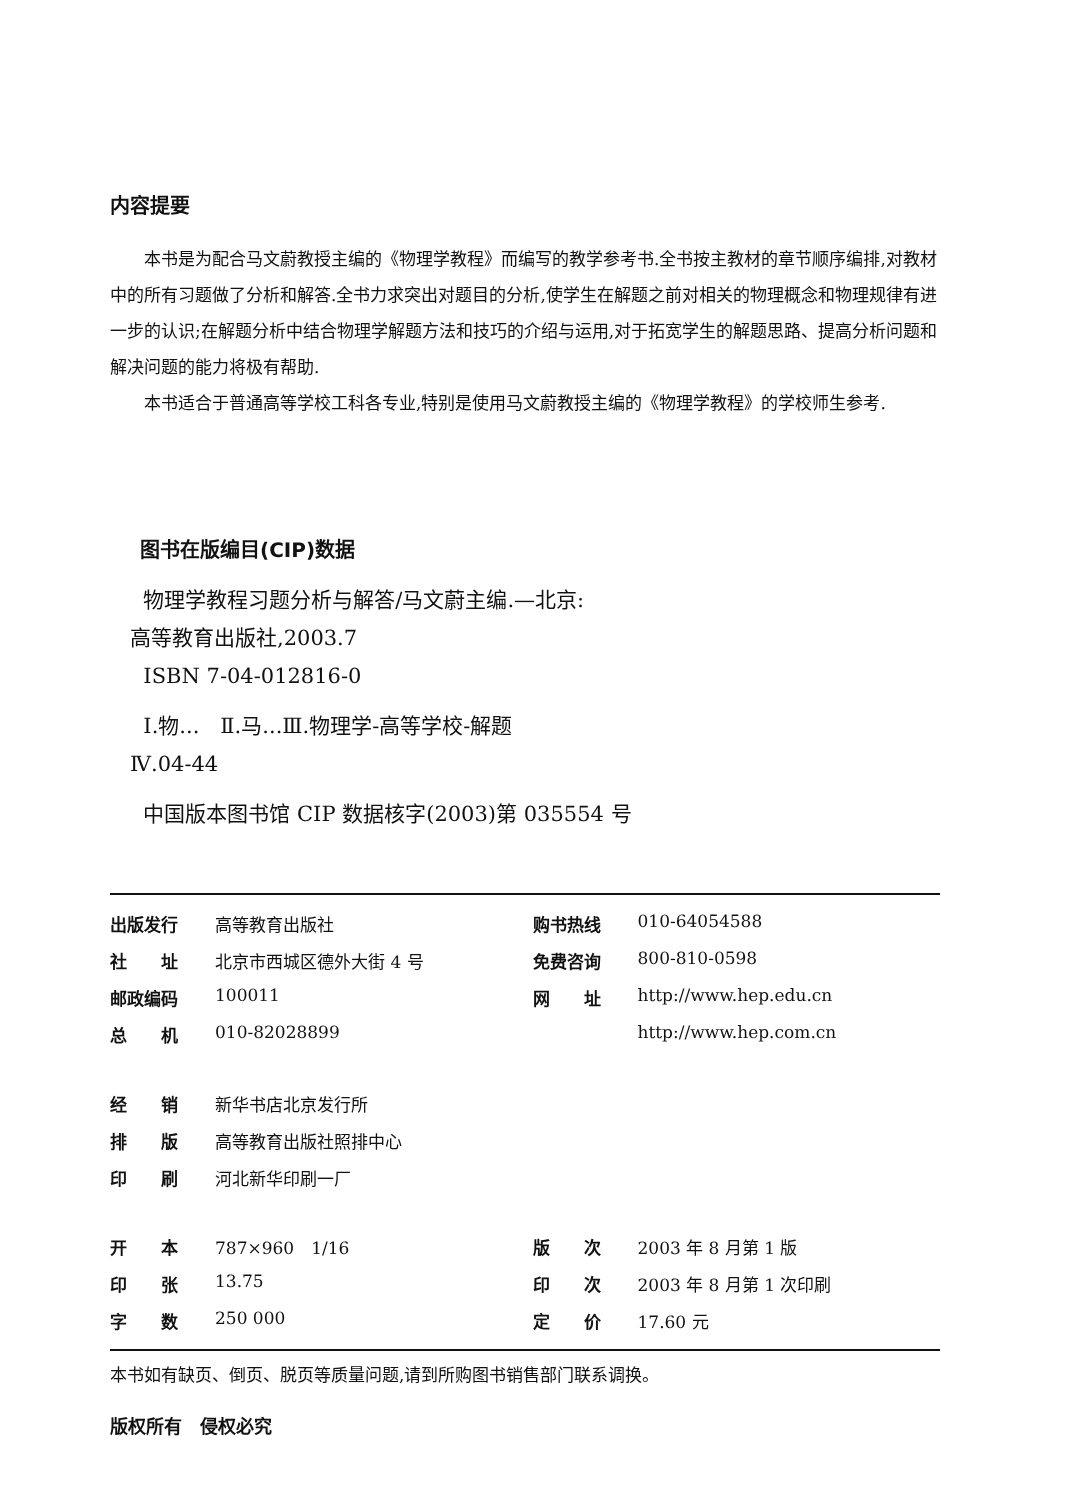内容提要
本书是为配合马文蔚教授主编的《物理学教程》而编写的教学参考书.全书按主教材的章节顺序编排,对教材中的所有习题做了分析和解答.全书力求突出对题目的分析,使学生在解题之前对相关的物理概念和物理规律有进一步的认识;在解题分析中结合物理学解题方法和技巧的介绍与运用,对于拓宽学生的解题思路、提高分析问题和解决问题的能力将极有帮助.
本书适合于普通高等学校工科各专业,特别是使用马文蔚教授主编的《物理学教程》的学校师生参考.
图书在版编目(CIP)数据
物理学教程习题分析与解答/马文蔚主编.—北京:
高等教育出版社,2003.7
ISBN 7-04-012816-0
Ⅰ.物...　Ⅱ.马...Ⅲ.物理学-高等学校-解题
Ⅳ.04-44
中国版本图书馆 CIP 数据核字(2003)第 035554 号
| 出版发行 | 高等教育出版社 | 购书热线 | 010-64054588 |
| 社 址 | 北京市西城区德外大街 4 号 | 免费咨询 | 800-810-0598 |
| 邮政编码 | 100011 | 网 址 | http://www.hep.edu.cn |
| 总 机 | 010-82028899 | | http://www.hep.com.cn |
| 经 销 | 新华书店北京发行所 | | |
| 排 版 | 高等教育出版社照排中心 | | |
| 印 刷 | 河北新华印刷一厂 | | |
| 开 本 | 787×960 1/16 | 版 次 | 2003 年 8 月第 1 版 |
| 印 张 | 13.75 | 印 次 | 2003 年 8 月第 1 次印刷 |
| 字 数 | 250 000 | 定 价 | 17.60 元 |
本书如有缺页、倒页、脱页等质量问题,请到所购图书销售部门联系调换。
版权所有　侵权必究